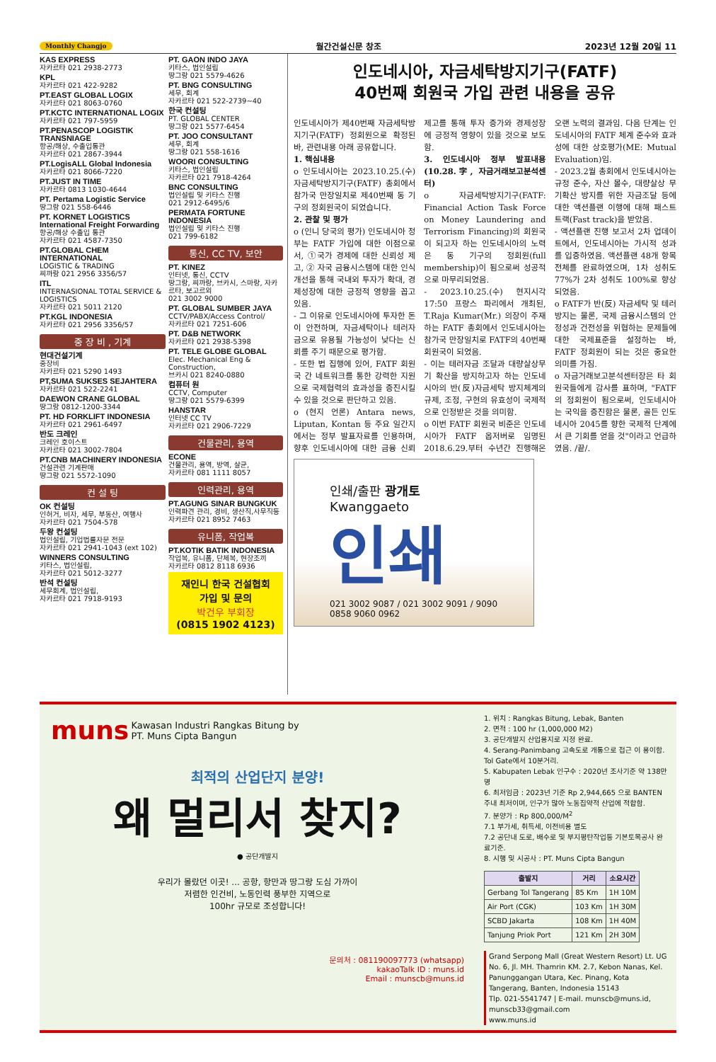Monthly Changjo 월간건설신문 창조 2023년 12월 20일 11
KAS EXPRESS
자카르타 021 2938-2773
KPL
자카르타 021 422-9282
PT.EAST GLOBAL LOGIX
자카르타 021 8063-0760
PT.KCTC INTERNATIONAL LOGIX
자카르타 021 797-5959
PT.PENASCOP LOGISTIK TRANSNIAGE
항공/해상, 수출입통관
자카르타 021 2867-3944
PT.LogisALL Global Indonesia
자카르타 021 8066-7220
PT.JUST IN TIME
자카르타 0813 1030-4644
PT. Pertama Logistic Service
땅그랑 021 558-6446
PT. KORNET LOGISTICS
International Freight Forwarding
항공/해상 수출입 통관
자카르타 021 4587-7350
PT.GLOBAL CHEM INTERNATIONAL
LOGISTIC & TRADING
찌까랑 021 2956 3356/57
ITL
INTERNASIONAL TOTAL SERVICE & LOGISTICS
자카르타 021 5011 2120
PT.KGL INDONESIA
자카르타 021 2956 3356/57
중 장 비 , 기계
현대건설기계
중장비
자카르타 021 5290 1493
PT,SUMA SUKSES SEJAHTERA
자카르타 021 522-2241
DAEWON CRANE GLOBAL
땅그랑 0812-1200-3344
PT. HD FORKLIFT INDONESIA
자카르타 021 2961-6497
반도 크레인
크레인 호이스트
자카르타 021 3002-7804
PT.CNB MACHINERY INDONESIA
건설관련 기계판매
땅그랑 021 5572-1090
컨 설 팅
OK 컨설팅
인허거, 비자, 세무, 부동산, 여행사
자카르타 021 7504-578
두왕 컨설팅
법인설립, 기업법률자문 전문
자카르타 021 2941-1043 (ext 102)
WINNERS CONSULTING
키타스, 법인설립,
자카르타 021 5012-3277
반석 컨설팅
세무회계, 법인설립,
자카르타 021 7918-9193
PT. GAON INDO JAYA
키타스, 법인설립
땅그랑 021 5579-4626
PT. BNG CONSULTING
세무, 회계
자카르타 021 522-2739~40
한국 컨설팅
PT. GLOBAL CENTER
땅그랑 021 5577-6454
PT. JOO CONSULTANT
세무, 회계
땅그랑 021 558-1616
WOORI CONSULTING
키타스, 법인설립
자카르타 021 7918-4264
BNC CONSULTING
법인설립 및 키타스 진행
021 2912-6495/6
PERMATA FORTUNE INDONESIA
법인설립 및 키타스 진행
021 799-6182
통신, CC TV, 보안
PT. KINEZ
인터넷, 통신, CCTV
땅그랑, 찌까랑, 브카시, 스마랑, 자카르타, 보고르외
021 3002 9000
PT. GLOBAL SUMBER JAYA
CCTV/PABX/Access Control/
자카르타 021 7251-606
PT. D&B NETWORK
자카르타 021 2938-5398
PT. TELE GLOBE GLOBAL
Elec. Mechanical Eng & Construction,
브카시 021 8240-0880
컴퓨터 원
CCTV, Computer
땅그랑 021 5579-6399
HANSTAR
인터넷 CC TV
자카르타 021 2906-7229
건물관리, 용역
ECONE
건물관리, 용역, 방역, 살균,
자카르타 081 1111 8057
인력관리, 용역
PT.AGUNG SINAR BUNGKUK
인력파견 관리, 경비, 생산직,사무직등
자카르타 021 8952 7463
유니폼, 작업복
PT.KOTIK BATIK INDONESIA
작업복, 유니폼, 단체복, 현장조끼
자카르타 0812 8118 6936
재인니 한국 건설협회
가입 및 문의
박건우 부회장
(0815 1902 4123)
인도네시아, 자금세탁방지기구(FATF)
40번째 회원국 가입 관련 내용을 공유
인도네시아가 제40번째 자금세탁방지기구(FATF) 정회원으로 확정된 바, 관련내용 아래 공유합니다.
1. 핵심내용
o 인도네시아는 2023.10.25.(수) 자금세탁방지기구(FATF) 총회에서 참가국 만장일치로 제40번째 동 기구의 정회원국이 되었습니다.
2. 관찰 및 평가
o (인니 당국의 평가) 인도네시아 정부는 FATF 가입에 대한 이점으로서, ①국가 경제에 대한 신뢰성 제고, ② 자국 금융시스템에 대한 인식 개선을 통해 국내외 투자가 확대, 경제성장에 대한 긍정적 영향을 꼽고 있음.
- 그 이유로 인도네시아에 투자한 돈이 안전하며, 자금세탁이나 테러자금으로 유용될 가능성이 낮다는 신뢰를 주기 때문으로 평가함.
- 또한 법 집행에 있어, FATF 회원국 간 네트워크를 통한 강력한 지원으로 국제협력의 효과성을 증진시킬 수 있을 것으로 판단하고 있음.
o (현지 언론) Antara news, Liputan, Kontan 등 주요 일간지에서는 정부 발표자료를 인용하며, 향후 인도네시아에 대한 금융 신뢰제고를 통해 투자 증가와 경제성장에 긍정적 영향이 있을 것으로 보도함.
3. 인도네시아 정부 발표내용 (10.28.字, 자금거래보고분석센터)
o 자금세탁방지기구(FATF: Financial Action Task Force on Money Laundering and Terrorism Financing)의 회원국이 되고자 하는 인도네시아의 노력은 동 기구의 정회원(full membership)이 됨으로써 성공적으로 마무리되었음.
- 2023.10.25.(수) 현지시각 17:50 프랑스 파리에서 개최된, T.Raja Kumar(Mr.) 의장이 주재하는 FATF 총회에서 인도네시아는 참가국 만장일치로 FATF의 40번째 회원국이 되었음.
- 이는 테러자금 조달과 대량살상무기 확산을 방지하고자 하는 인도네시아의 반(反)자금세탁 방지체계의 규제, 조정, 구현의 유효성이 국제적으로 인정받은 것을 의미함.
o 이번 FATF 회원국 비준은 인도네시아가 FATF 옵저버로 임명된 2018.6.29.부터 수년간 진행해온 오랜 노력의 결과임. 다음 단계는 인도네시아의 FATF 체계 준수와 효과성에 대한 상호평가(ME: Mutual Evaluation)임.
- 2023.2월 총회에서 인도네시아는 규정 준수, 자산 몰수, 대량살상 무기확산 방지를 위한 자금조달 등에 대한 액션플랜 이행에 대해 패스트트랙(Fast track)을 받았음.
- 액션플랜 진행 보고서 2차 업데이트에서, 인도네시아는 가시적 성과를 입증하였음. 액션플랜 48개 항목 전체를 완료하였으며, 1차 성취도 77%가 2차 성취도 100%로 향상되었음.
o FATF가 반(反) 자금세탁 및 테러방지는 물론, 국제 금융시스템의 안정성과 건전성을 위협하는 문제들에 대한 국제표준을 설정하는 바, FATF 정회원이 되는 것은 중요한 의미를 가짐.
o 자금거래보고분석센터장은 타 회원국들에게 감사를 표하며, "FATF의 정회원이 됨으로써, 인도네시아는 국익을 증진함은 물론, 골든 인도네시아 2045를 향한 국제적 단계에서 큰 기회를 얻을 것"이라고 언급하였음. /끝/.
인쇄/출판 광개토
Kwanggaeto
인쇄
021 3002 9087 / 021 3002 9091 / 9090
0858 9060 0962
muns
Kawasan Industri Rangkas Bitung by
PT. Muns Cipta Bangun
최적의 산업단지 분양!
왜 멀리서 찾지?
● 공단개발지
우리가 몰랐던 이곳! ... 공항, 항만과 땅그랑 도심 가까이
저렴한 인건비, 노동인력 풍부한 지역으로
100hr 규모로 조성합니다!
문의처 : 081190097773 (whatsapp)
kakaoTalk ID : muns.id
Email : munscb@muns.id
1. 위치 : Rangkas Bitung, Lebak, Banten
2. 면적 : 100 hr (1,000,000 M2)
3. 공단개발지 산업용지로 지정 완료.
4. Serang-Panimbang 고속도로 개통으로 접근 이 용이함. Tol Gate에서 10분거리.
5. Kabupaten Lebak 인구수 : 2020년 조사기준 약 138만명
6. 최저임금 : 2023년 기준 Rp 2,944,665 으로 BANTEN주내 최저이며, 인구가 많아 노동집약적 산업에 적합함.
7. 분양가 : Rp 800,000/M<sup>2</sup>
7.1 부가세, 취득세, 이전비용 별도
7.2 공단내 도로, 배수로 및 부지평탄작업등 기본토목공사 완료기준.
8. 시행 및 시공사 : PT. Muns Cipta Bangun
| 출발지 | 거리 | 소요시간 |
| --- | --- | --- |
| Gerbang Tol Tangerang | 85 Km | 1H 10M |
| Air Port (CGK) | 103 Km | 1H 30M |
| SCBD Jakarta | 108 Km | 1H 40M |
| Tanjung Priok Port | 121 Km | 2H 30M |
Grand Serpong Mall (Great Western Resort) Lt. UG No. 6, Jl. MH. Thamrin KM. 2.7, Kebon Nanas, Kel. Panunggangan Utara, Kec. Pinang, Kota Tangerang, Banten, Indonesia 15143
Tlp. 021-5541747 | E-mail. munscb@muns.id, munscb33@gmail.com
www.muns.id